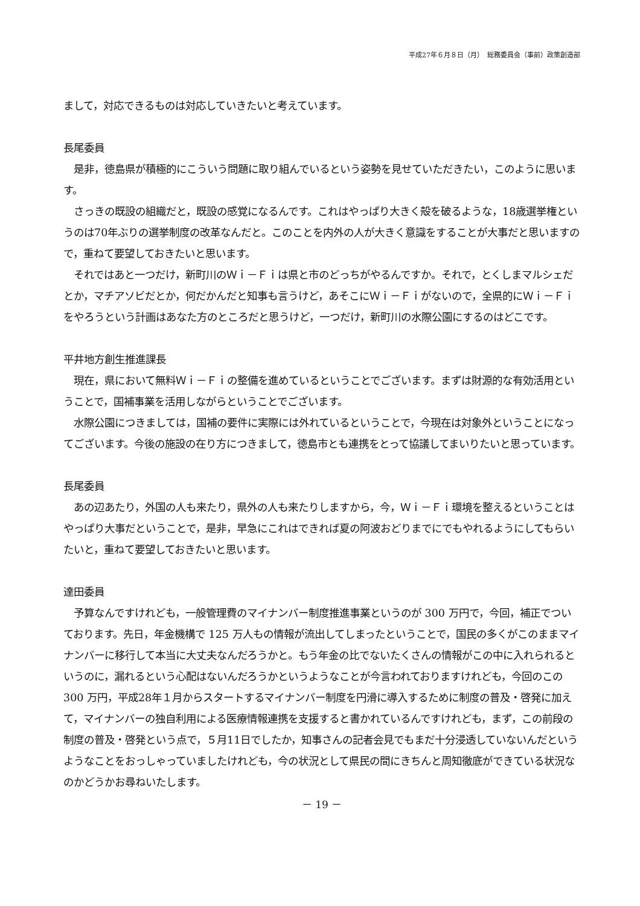平成27年６月８日（月）　総務委員会（事前）政策創造部
まして，対応できるものは対応していきたいと考えています。
長尾委員
　是非，徳島県が積極的にこういう問題に取り組んでいるという姿勢を見せていただきたい，このように思います。
　さっきの既設の組織だと，既設の感覚になるんです。これはやっぱり大きく殻を破るような，18歳選挙権というのは70年ぶりの選挙制度の改革なんだと。このことを内外の人が大きく意識をすることが大事だと思いますので，重ねて要望しておきたいと思います。
　それではあと一つだけ，新町川のＷｉ－Ｆｉは県と市のどっちがやるんですか。それで，とくしまマルシェだとか，マチアソビだとか，何だかんだと知事も言うけど，あそこにＷｉ－Ｆｉがないので，全県的にＷｉ－Ｆｉをやろうという計画はあなた方のところだと思うけど，一つだけ，新町川の水際公園にするのはどこです。
平井地方創生推進課長
　現在，県において無料Ｗｉ－Ｆｉの整備を進めているということでございます。まずは財源的な有効活用ということで，国補事業を活用しながらということでございます。
　水際公園につきましては，国補の要件に実際には外れているということで，今現在は対象外ということになってございます。今後の施設の在り方につきまして，徳島市とも連携をとって協議してまいりたいと思っています。
長尾委員
　あの辺あたり，外国の人も来たり，県外の人も来たりしますから，今，Ｗｉ－Ｆｉ環境を整えるということはやっぱり大事だということで，是非，早急にこれはできれば夏の阿波おどりまでにでもやれるようにしてもらいたいと，重ねて要望しておきたいと思います。
達田委員
　予算なんですけれども，一般管理費のマイナンバー制度推進事業というのが 300 万円で，今回，補正でついております。先日，年金機構で 125 万人もの情報が流出してしまったということで，国民の多くがこのままマイナンバーに移行して本当に大丈夫なんだろうかと。もう年金の比でないたくさんの情報がこの中に入れられるというのに，漏れるという心配はないんだろうかというようなことが今言われておりますけれども，今回のこの 300 万円，平成28年１月からスタートするマイナンバー制度を円滑に導入するために制度の普及・啓発に加えて，マイナンバーの独自利用による医療情報連携を支援すると書かれているんですけれども，まず，この前段の制度の普及・啓発という点で，５月11日でしたか，知事さんの記者会見でもまだ十分浸透していないんだというようなことをおっしゃっていましたけれども，今の状況として県民の間にきちんと周知徹底ができている状況なのかどうかお尋ねいたします。
－ 19 －